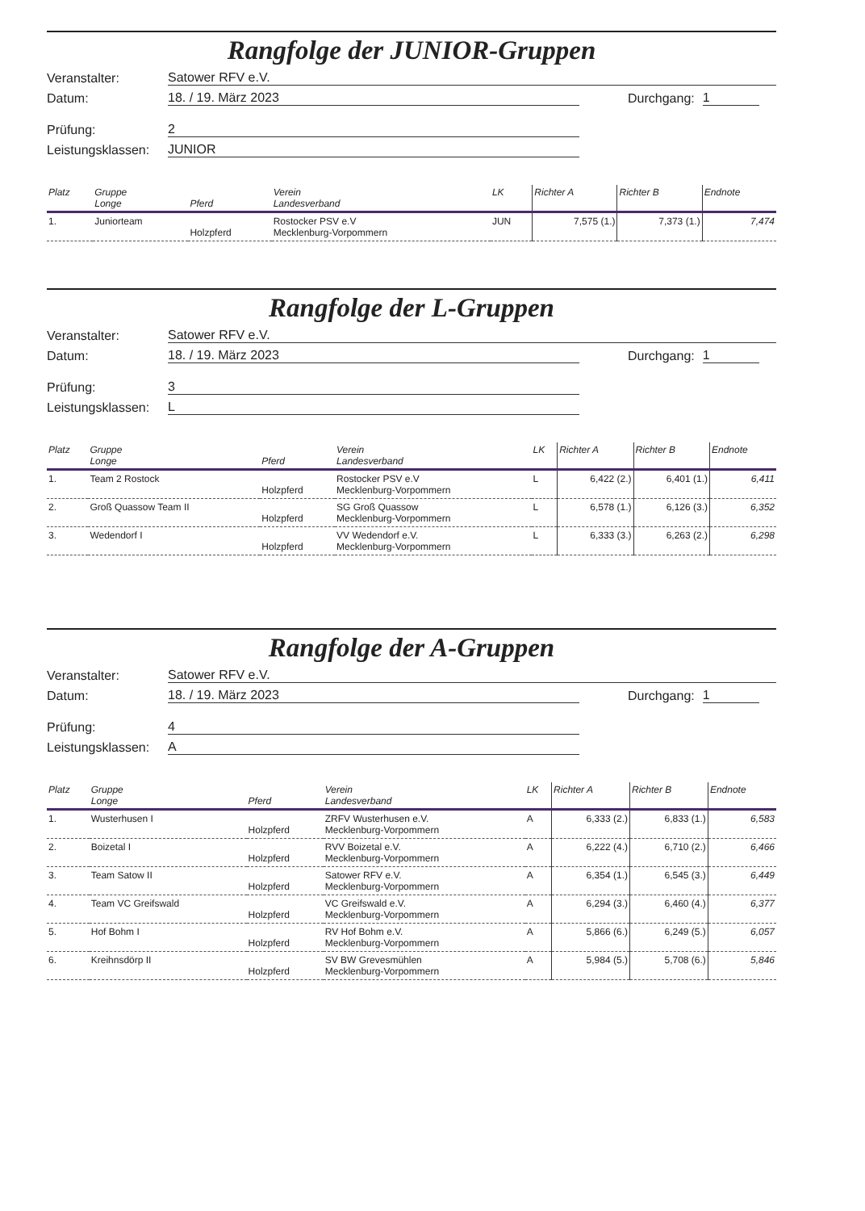Rangfolge der JUNIOR-Gruppen
Veranstalter:
Satower RFV e.V.
Datum:
18. / 19. März 2023
Durchgang:
1
Prüfung:
2
Leistungsklassen:
JUNIOR
| Platz | Gruppe Longe | Pferd | Verein Landesverband | LK | Richter A | Richter B | Endnote |
| --- | --- | --- | --- | --- | --- | --- | --- |
| 1. | Juniorteam | Holzpferd | Rostocker PSV e.V Mecklenburg-Vorpommern | JUN | 7,575 (1.) | 7,373 (1.) | 7,474 |
Rangfolge der L-Gruppen
Veranstalter:
Satower RFV e.V.
Datum:
18. / 19. März 2023
Durchgang:
1
Prüfung:
3
Leistungsklassen:
L
| Platz | Gruppe Longe | Pferd | Verein Landesverband | LK | Richter A | Richter B | Endnote |
| --- | --- | --- | --- | --- | --- | --- | --- |
| 1. | Team 2 Rostock | Holzpferd | Rostocker PSV e.V Mecklenburg-Vorpommern | L | 6,422 (2.) | 6,401 (1.) | 6,411 |
| 2. | Groß Quassow Team II | Holzpferd | SG Groß Quassow Mecklenburg-Vorpommern | L | 6,578 (1.) | 6,126 (3.) | 6,352 |
| 3. | Wedendorf I | Holzpferd | VV Wedendorf e.V. Mecklenburg-Vorpommern | L | 6,333 (3.) | 6,263 (2.) | 6,298 |
Rangfolge der A-Gruppen
Veranstalter:
Satower RFV e.V.
Datum:
18. / 19. März 2023
Durchgang:
1
Prüfung:
4
Leistungsklassen:
A
| Platz | Gruppe Longe | Pferd | Verein Landesverband | LK | Richter A | Richter B | Endnote |
| --- | --- | --- | --- | --- | --- | --- | --- |
| 1. | Wusterhusen I | Holzpferd | ZRFV Wusterhusen e.V. Mecklenburg-Vorpommern | A | 6,333 (2.) | 6,833 (1.) | 6,583 |
| 2. | Boizetal I | Holzpferd | RVV Boizetal e.V. Mecklenburg-Vorpommern | A | 6,222 (4.) | 6,710 (2.) | 6,466 |
| 3. | Team Satow II | Holzpferd | Satower RFV e.V. Mecklenburg-Vorpommern | A | 6,354 (1.) | 6,545 (3.) | 6,449 |
| 4. | Team VC Greifswald | Holzpferd | VC Greifswald e.V. Mecklenburg-Vorpommern | A | 6,294 (3.) | 6,460 (4.) | 6,377 |
| 5. | Hof Bohm I | Holzpferd | RV Hof Bohm e.V. Mecklenburg-Vorpommern | A | 5,866 (6.) | 6,249 (5.) | 6,057 |
| 6. | Kreihnsdörp II | Holzpferd | SV BW Grevesmühlen Mecklenburg-Vorpommern | A | 5,984 (5.) | 5,708 (6.) | 5,846 |